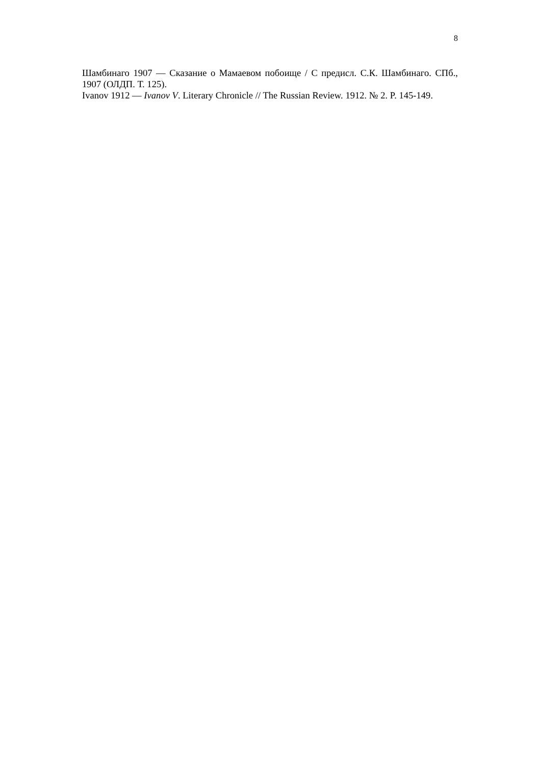8
Шамбинаго 1907 — Сказание о Мамаевом побоище / С предисл. С.К. Шамбинаго. СПб., 1907 (ОЛДП. Т. 125).
Ivanov 1912 — Ivanov V. Literary Chronicle // The Russian Review. 1912. № 2. P. 145-149.